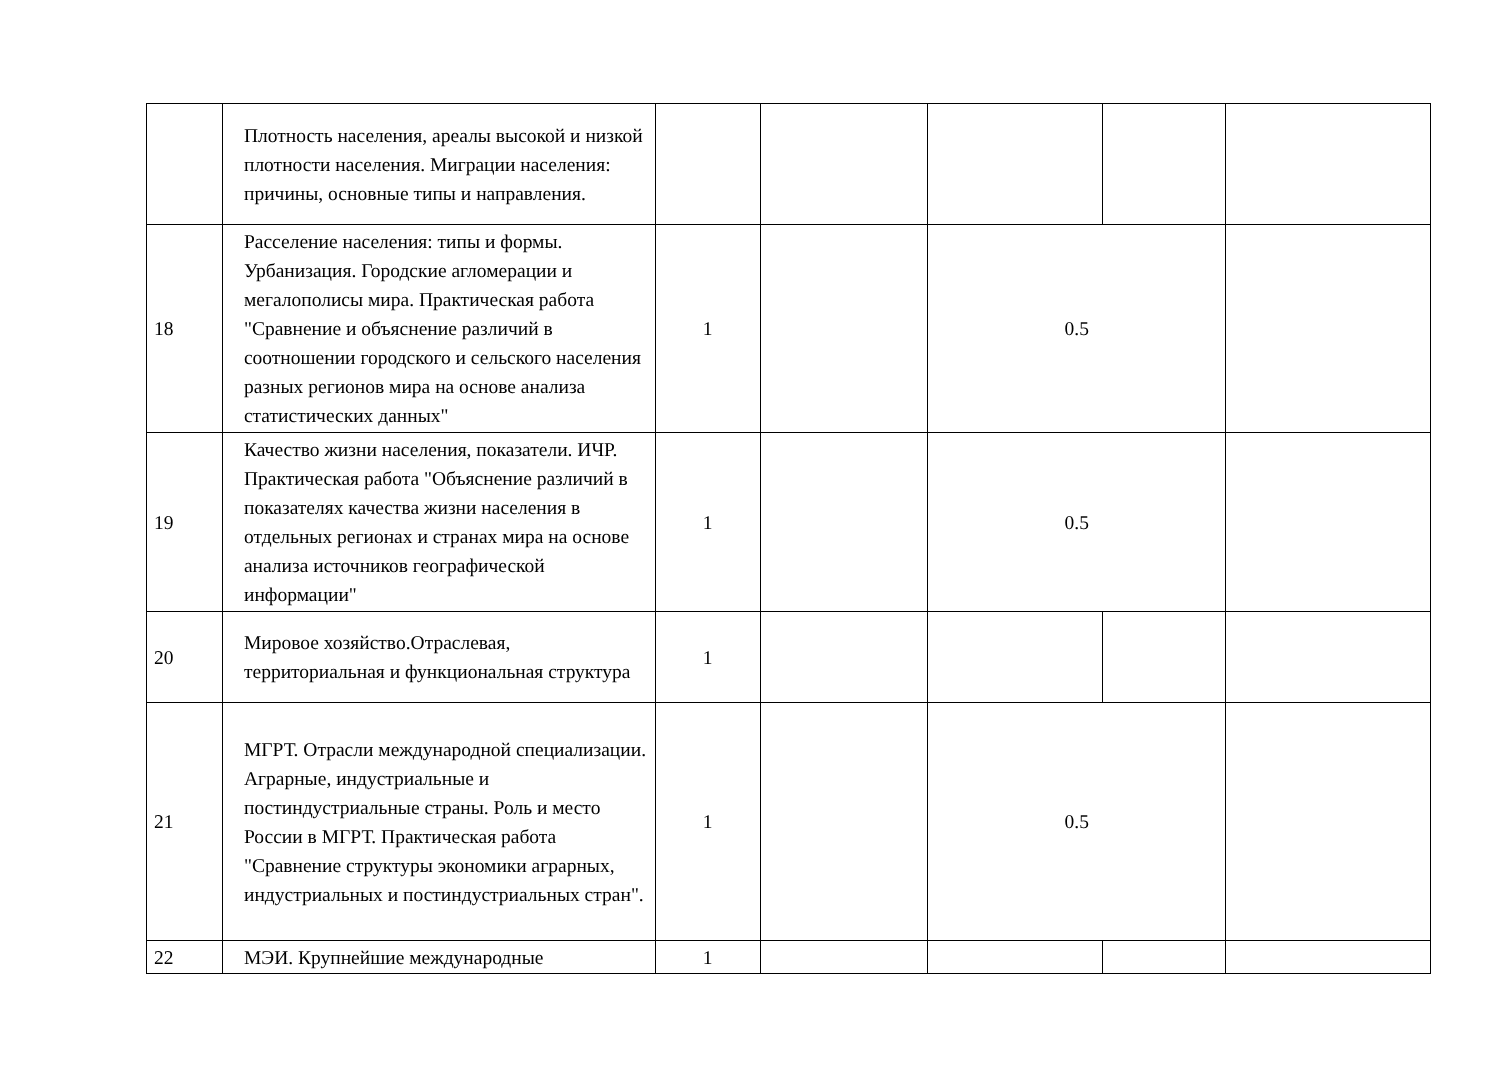| | Плотность населения, ареалы высокой и низкой плотности населения. Миграции населения: причины, основные типы и направления. | | | | | |
| 18 | Расселение населения: типы и формы. Урбанизация. Городские агломерации и мегалополисы мира. Практическая работа "Сравнение и объяснение различий в соотношении городского и сельского населения разных регионов мира на основе анализа статистических данных" | 1 | | 0.5 | | |
| 19 | Качество жизни населения, показатели. ИЧР. Практическая работа "Объяснение различий в показателях качества жизни населения в отдельных регионах и странах мира на основе анализа источников географической информации" | 1 | | 0.5 | | |
| 20 | Мировое хозяйство.Отраслевая, территориальная и функциональная структура | 1 | | | | |
| 21 | МГРТ. Отрасли международной специализации. Аграрные, индустриальные и постиндустриальные страны. Роль и место России в МГРТ. Практическая работа "Сравнение структуры экономики аграрных, индустриальных и постиндустриальных стран". | 1 | | 0.5 | | |
| 22 | МЭИ. Крупнейшие международные | 1 | | | | |